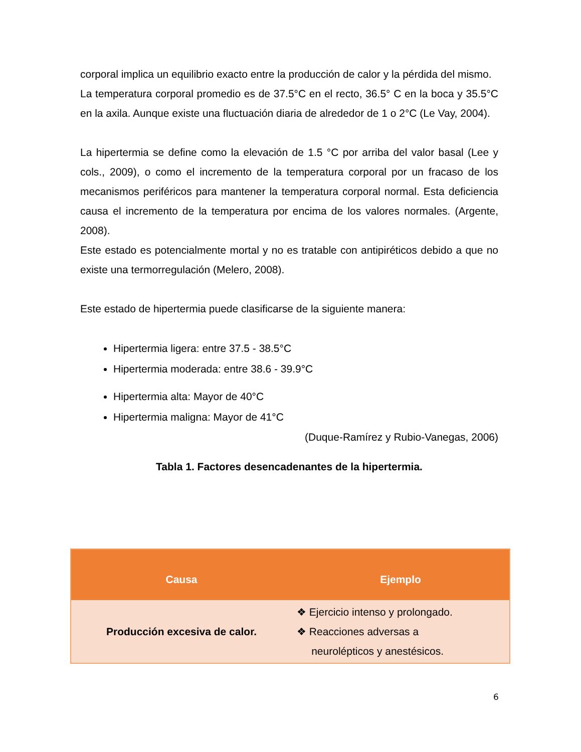corporal implica un equilibrio exacto entre la producción de calor y la pérdida del mismo.
La temperatura corporal promedio es de 37.5°C en el recto, 36.5° C en la boca y 35.5°C en la axila. Aunque existe una fluctuación diaria de alrededor de 1 o 2°C (Le Vay, 2004).
La hipertermia se define como la elevación de 1.5 °C por arriba del valor basal (Lee y cols., 2009), o como el incremento de la temperatura corporal por un fracaso de los mecanismos periféricos para mantener la temperatura corporal normal. Esta deficiencia causa el incremento de la temperatura por encima de los valores normales. (Argente, 2008).
Este estado es potencialmente mortal y no es tratable con antipiréticos debido a que no existe una termorregulación (Melero, 2008).
Este estado de hipertermia puede clasificarse de la siguiente manera:
Hipertermia ligera: entre 37.5 - 38.5°C
Hipertermia moderada: entre 38.6 - 39.9°C
Hipertermia alta: Mayor de 40°C
Hipertermia maligna: Mayor de 41°C
(Duque-Ramírez y Rubio-Vanegas, 2006)
Tabla 1. Factores desencadenantes de la hipertermia.
| Causa | Ejemplo |
| --- | --- |
| Producción excesiva de calor. | ❖ Ejercicio intenso y prolongado. ❖ Reacciones adversas a neurolépticos y anestésicos. |
6